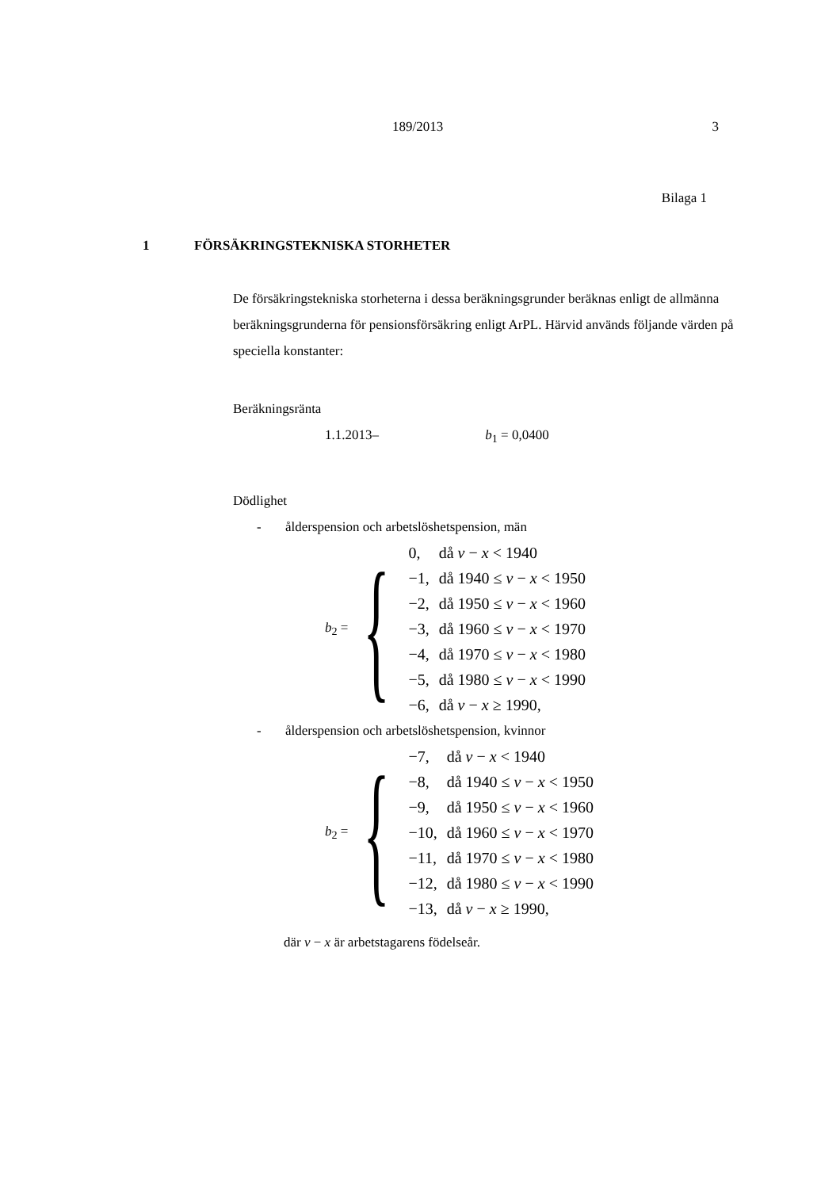189/2013 3
Bilaga 1
1 FÖRSÄKRINGSTEKNISKA STORHETER
De försäkringstekniska storheterna i dessa beräkningsgrunder beräknas enligt de allmänna beräkningsgrunderna för pensionsförsäkring enligt ArPL. Härvid används följande värden på speciella konstanter:
Beräkningsränta
1.1.2013– b<sub>1</sub> = 0,0400
Dödlighet
- ålderspension och arbetslöshetspension, män
b<sub>2</sub> = {
| 0, | då v − x < 1940 |
| −1, | då 1940 ≤ v − x < 1950 |
| −2, | då 1950 ≤ v − x < 1960 |
| −3, | då 1960 ≤ v − x < 1970 |
| −4, | då 1970 ≤ v − x < 1980 |
| −5, | då 1980 ≤ v − x < 1990 |
| −6, | då v − x ≥ 1990, |
- ålderspension och arbetslöshetspension, kvinnor
b<sub>2</sub> = {
| −7, | då v − x < 1940 |
| −8, | då 1940 ≤ v − x < 1950 |
| −9, | då 1950 ≤ v − x < 1960 |
| −10, | då 1960 ≤ v − x < 1970 |
| −11, | då 1970 ≤ v − x < 1980 |
| −12, | då 1980 ≤ v − x < 1990 |
| −13, | då v − x ≥ 1990, |
där v − x är arbetstagarens födelseår.